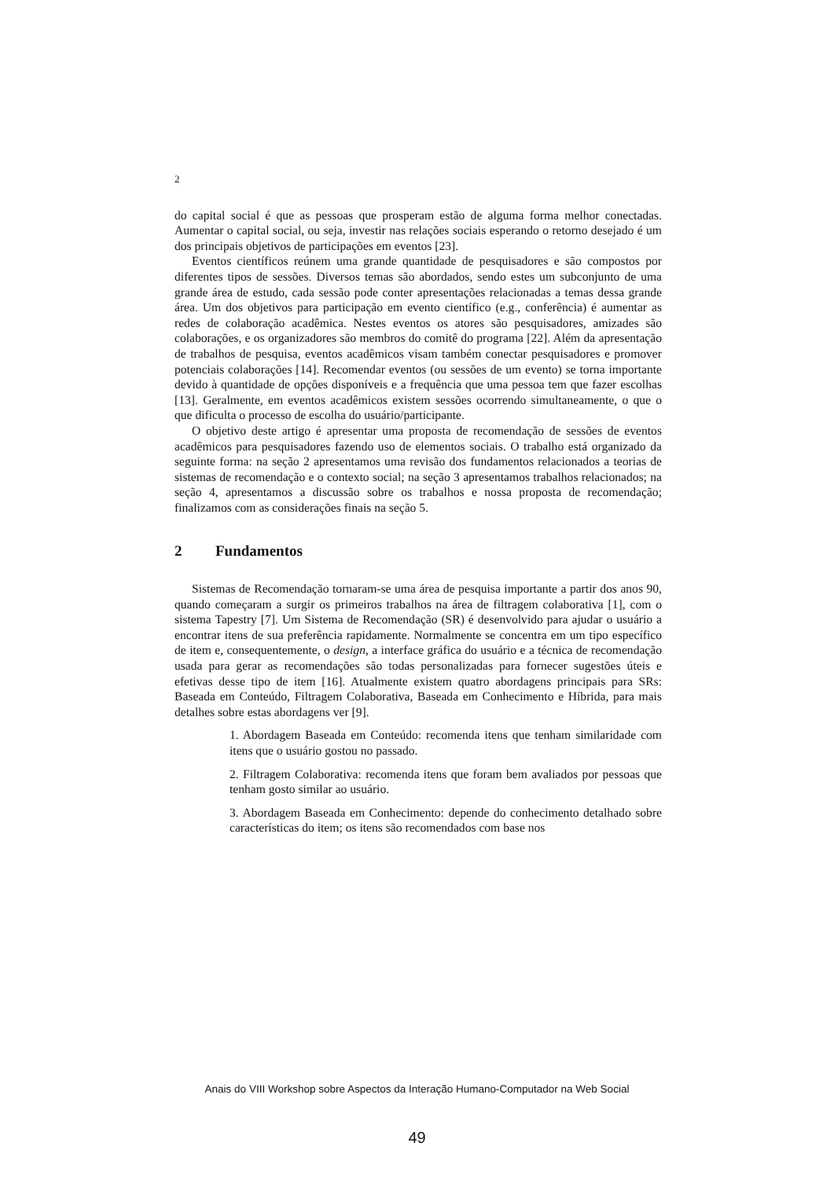2
do capital social é que as pessoas que prosperam estão de alguma forma melhor conectadas. Aumentar o capital social, ou seja, investir nas relações sociais esperando o retorno desejado é um dos principais objetivos de participações em eventos [23].
Eventos científicos reúnem uma grande quantidade de pesquisadores e são compostos por diferentes tipos de sessões. Diversos temas são abordados, sendo estes um subconjunto de uma grande área de estudo, cada sessão pode conter apresentações relacionadas a temas dessa grande área. Um dos objetivos para participação em evento científico (e.g., conferência) é aumentar as redes de colaboração acadêmica. Nestes eventos os atores são pesquisadores, amizades são colaborações, e os organizadores são membros do comitê do programa [22]. Além da apresentação de trabalhos de pesquisa, eventos acadêmicos visam também conectar pesquisadores e promover potenciais colaborações [14]. Recomendar eventos (ou sessões de um evento) se torna importante devido à quantidade de opções disponíveis e a frequência que uma pessoa tem que fazer escolhas [13]. Geralmente, em eventos acadêmicos existem sessões ocorrendo simultaneamente, o que o que dificulta o processo de escolha do usuário/participante.
O objetivo deste artigo é apresentar uma proposta de recomendação de sessões de eventos acadêmicos para pesquisadores fazendo uso de elementos sociais. O trabalho está organizado da seguinte forma: na seção 2 apresentamos uma revisão dos fundamentos relacionados a teorias de sistemas de recomendação e o contexto social; na seção 3 apresentamos trabalhos relacionados; na seção 4, apresentamos a discussão sobre os trabalhos e nossa proposta de recomendação; finalizamos com as considerações finais na seção 5.
2 Fundamentos
Sistemas de Recomendação tornaram-se uma área de pesquisa importante a partir dos anos 90, quando começaram a surgir os primeiros trabalhos na área de filtragem colaborativa [1], com o sistema Tapestry [7]. Um Sistema de Recomendação (SR) é desenvolvido para ajudar o usuário a encontrar itens de sua preferência rapidamente. Normalmente se concentra em um tipo específico de item e, consequentemente, o design, a interface gráfica do usuário e a técnica de recomendação usada para gerar as recomendações são todas personalizadas para fornecer sugestões úteis e efetivas desse tipo de item [16]. Atualmente existem quatro abordagens principais para SRs: Baseada em Conteúdo, Filtragem Colaborativa, Baseada em Conhecimento e Híbrida, para mais detalhes sobre estas abordagens ver [9].
1. Abordagem Baseada em Conteúdo: recomenda itens que tenham similaridade com itens que o usuário gostou no passado.
2. Filtragem Colaborativa: recomenda itens que foram bem avaliados por pessoas que tenham gosto similar ao usuário.
3. Abordagem Baseada em Conhecimento: depende do conhecimento detalhado sobre características do item; os itens são recomendados com base nos
Anais do VIII Workshop sobre Aspectos da Interação Humano-Computador na Web Social
49